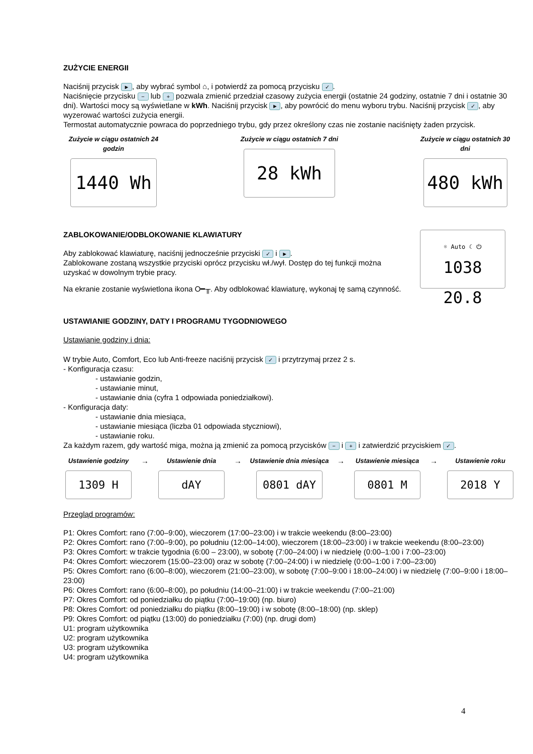ZUŻYCIE ENERGII
Naciśnij przycisk ►, aby wybrać symbol ⌂, i potwierdź za pomocą przycisku ✓.
Naciśnięcie przycisku − lub + pozwala zmienić przedział czasowy zużycia energii (ostatnie 24 godziny, ostatnie 7 dni i ostatnie 30 dni). Wartości mocy są wyświetlane w kWh. Naciśnij przycisk ►, aby powrócić do menu wyboru trybu. Naciśnij przycisk ✓, aby wyzerować wartości zużycia energii.
Termostat automatycznie powraca do poprzedniego trybu, gdy przez określony czas nie zostanie naciśnięty żaden przycisk.
Zużycie w ciągu ostatnich 24 godzin
1440 Wh
Zużycie w ciągu ostatnich 7 dni
28 kWh
Zużycie w ciągu ostatnich 30 dni
480 kWh
ZABLOKOWANIE/ODBLOKOWANIE KLAWIATURY
Aby zablokować klawiaturę, naciśnij jednocześnie przyciski ✓ i ►.
Zablokowane zostaną wszystkie przyciski oprócz przycisku wł./wył. Dostęp do tej funkcji można uzyskać w dowolnym trybie pracy.
Na ekranie zostanie wyświetlona ikona O━╥. Aby odblokować klawiaturę, wykonaj tę samą czynność.
☼ Auto ☾ ⏻
1038 20.8
USTAWIANIE GODZINY, DATY I PROGRAMU TYGODNIOWEGO
Ustawianie godziny i dnia:
W trybie Auto, Comfort, Eco lub Anti-freeze naciśnij przycisk ✓ i przytrzymaj przez 2 s.
- Konfiguracja czasu:
- ustawianie godzin,
- ustawianie minut,
- ustawianie dnia (cyfra 1 odpowiada poniedziałkowi).
- Konfiguracja daty:
- ustawianie dnia miesiąca,
- ustawianie miesiąca (liczba 01 odpowiada styczniowi),
- ustawianie roku.
Za każdym razem, gdy wartość miga, można ją zmienić za pomocą przycisków − i + i zatwierdzić przyciskiem ✓.
Ustawienie godziny
1309 H
→
Ustawienie dnia
dAY
→
Ustawienie dnia miesiąca
0801 dAY
→
Ustawienie miesiąca
0801 M
→
Ustawienie roku
2018 Y
Przegląd programów:
P1: Okres Comfort: rano (7:00–9:00), wieczorem (17:00–23:00) i w trakcie weekendu (8:00–23:00)
P2: Okres Comfort: rano (7:00–9:00), po południu (12:00–14:00), wieczorem (18:00–23:00) i w trakcie weekendu (8:00–23:00)
P3: Okres Comfort: w trakcie tygodnia (6:00 – 23:00), w sobotę (7:00–24:00) i w niedzielę (0:00–1:00 i 7:00–23:00)
P4: Okres Comfort: wieczorem (15:00–23:00) oraz w sobotę (7:00–24:00) i w niedzielę (0:00–1:00 i 7:00–23:00)
P5: Okres Comfort: rano (6:00–8:00), wieczorem (21:00–23:00), w sobotę (7:00–9:00 i 18:00–24:00) i w niedzielę (7:00–9:00 i 18:00–23:00)
P6: Okres Comfort: rano (6:00–8:00), po południu (14:00–21:00) i w trakcie weekendu (7:00–21:00)
P7: Okres Comfort: od poniedziałku do piątku (7:00–19:00) (np. biuro)
P8: Okres Comfort: od poniedziałku do piątku (8:00–19:00) i w sobotę (8:00–18:00) (np. sklep)
P9: Okres Comfort: od piątku (13:00) do poniedziałku (7:00) (np. drugi dom)
U1: program użytkownika
U2: program użytkownika
U3: program użytkownika
U4: program użytkownika
4